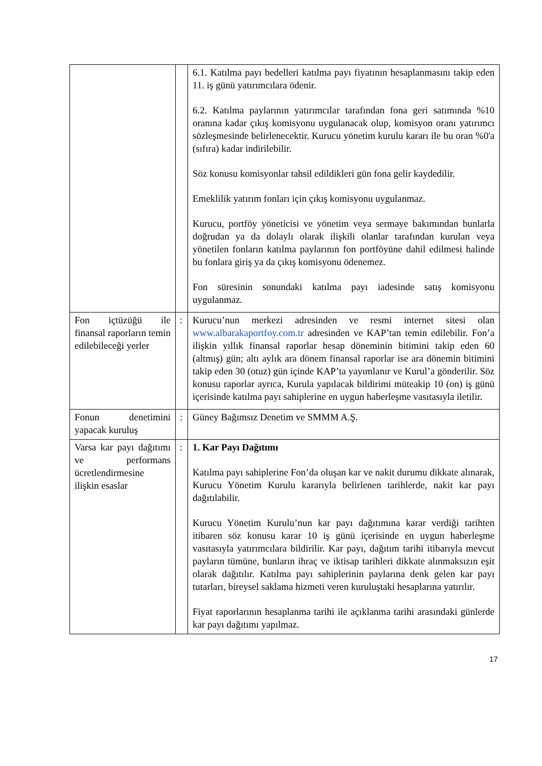| | | 6.1. Katılma payı bedelleri katılma payı fiyatının hesaplanmasını takip eden 11. iş günü yatırımcılara ödenir. 6.2. Katılma paylarının yatırımcılar tarafından fona geri satımında %10 oranına kadar çıkış komisyonu uygulanacak olup, komisyon oranı yatırımcı sözleşmesinde belirlenecektir. Kurucu yönetim kurulu kararı ile bu oran %0'a (sıfıra) kadar indirilebilir. Söz konusu komisyonlar tahsil edildikleri gün fona gelir kaydedilir. Emeklilik yatırım fonları için çıkış komisyonu uygulanmaz. Kurucu, portföy yöneticisi ve yönetim veya sermaye bakımından bunlarla doğrudan ya da dolaylı olarak ilişkili olanlar tarafından kurulan veya yönetilen fonların katılma paylarının fon portföyüne dahil edilmesi halinde bu fonlara giriş ya da çıkış komisyonu ödenemez. Fon süresinin sonundaki katılma payı iadesinde satış komisyonu uygulanmaz. |
| Fon içtüzüğü ile finansal raporların temin edilebileceği yerler | : | Kurucu’nun merkezi adresinden ve resmi internet sitesi olan www.albarakaportfoy.com.tr adresinden ve KAP’tan temin edilebilir. Fon’a ilişkin yıllık finansal raporlar hesap döneminin bitimini takip eden 60 (altmış) gün; altı aylık ara dönem finansal raporlar ise ara dönemin bitimini takip eden 30 (otuz) gün içinde KAP’ta yayımlanır ve Kurul’a gönderilir. Söz konusu raporlar ayrıca, Kurula yapılacak bildirimi müteakip 10 (on) iş günü içerisinde katılma payı sahiplerine en uygun haberleşme vasıtasıyla iletilir. |
| Fonun denetimini yapacak kuruluş | : | Güney Bağımsız Denetim ve SMMM A.Ş. |
| Varsa kar payı dağıtımı ve performans ücretlendirmesine ilişkin esaslar | : | 1. Kar Payı Dağıtımı Katılma payı sahiplerine Fon’da oluşan kar ve nakit durumu dikkate alınarak, Kurucu Yönetim Kurulu kararıyla belirlenen tarihlerde, nakit kar payı dağıtılabilir. Kurucu Yönetim Kurulu’nun kar payı dağıtımına karar verdiği tarihten itibaren söz konusu karar 10 iş günü içerisinde en uygun haberleşme vasıtasıyla yatırımcılara bildirilir. Kar payı, dağıtım tarihi itibarıyla mevcut payların tümüne, bunların ihraç ve iktisap tarihleri dikkate alınmaksızın eşit olarak dağıtılır. Katılma payı sahiplerinin paylarına denk gelen kar payı tutarları, bireysel saklama hizmeti veren kuruluştaki hesaplarına yatırılır. Fiyat raporlarının hesaplanma tarihi ile açıklanma tarihi arasındaki günlerde kar payı dağıtımı yapılmaz. |
17